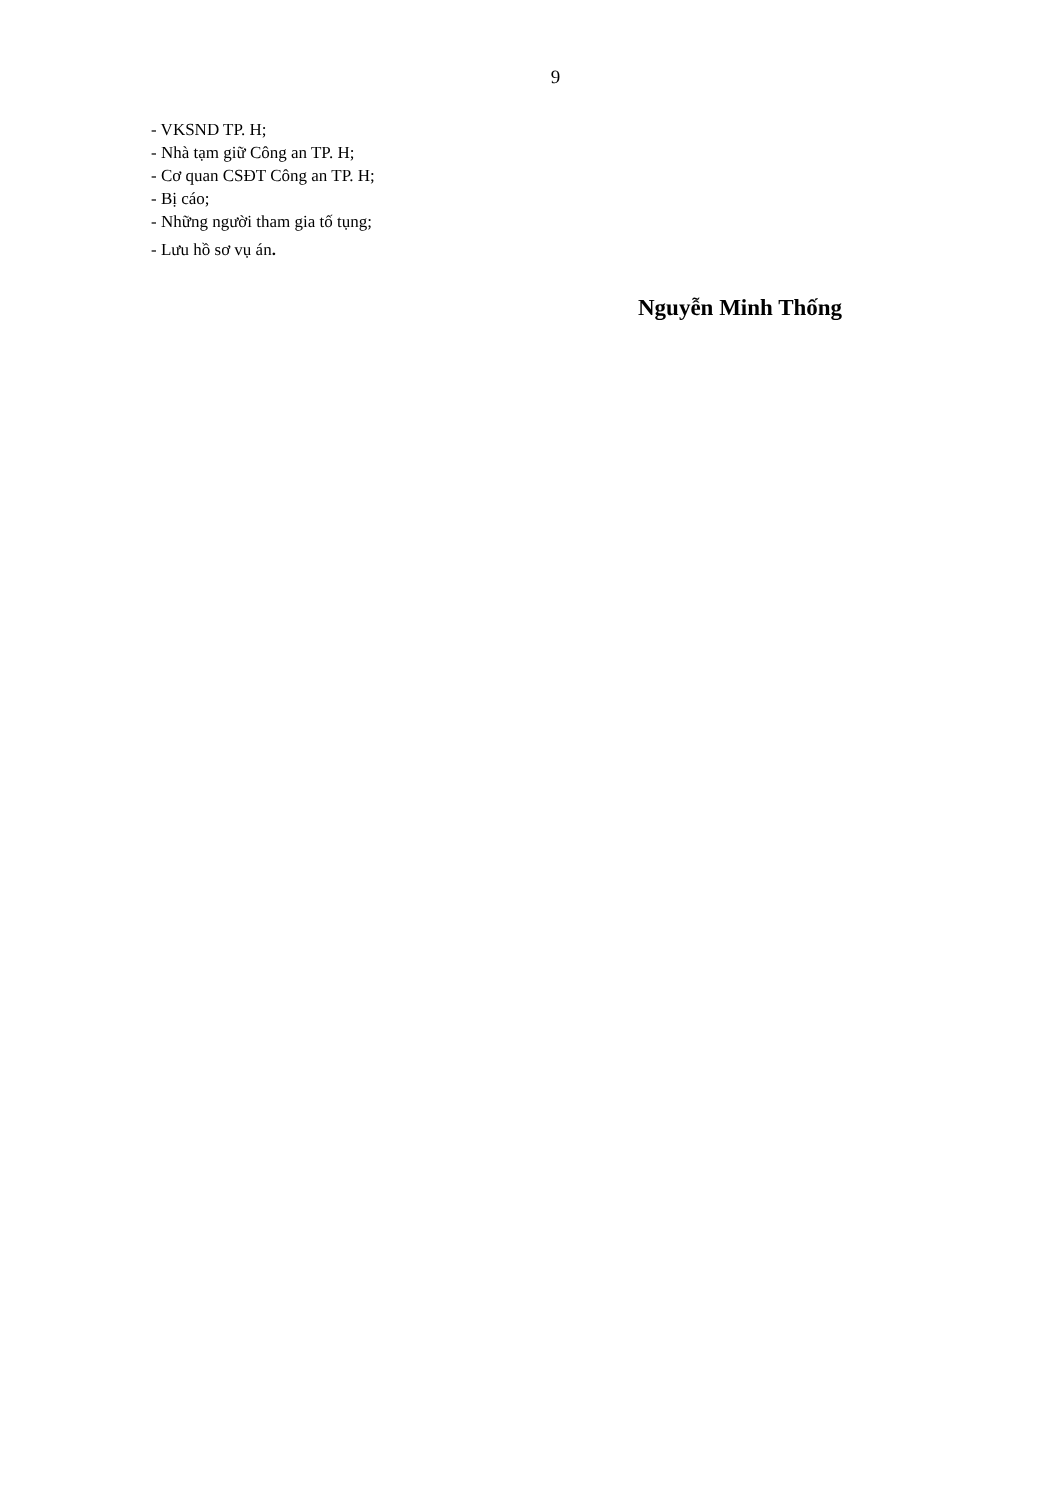9
- VKSND TP. H;
- Nhà tạm giữ Công an TP. H;
- Cơ quan CSĐT Công an TP. H;
- Bị cáo;
- Những người tham gia tố tụng;
- Lưu hồ sơ vụ án.
Nguyễn Minh Thống